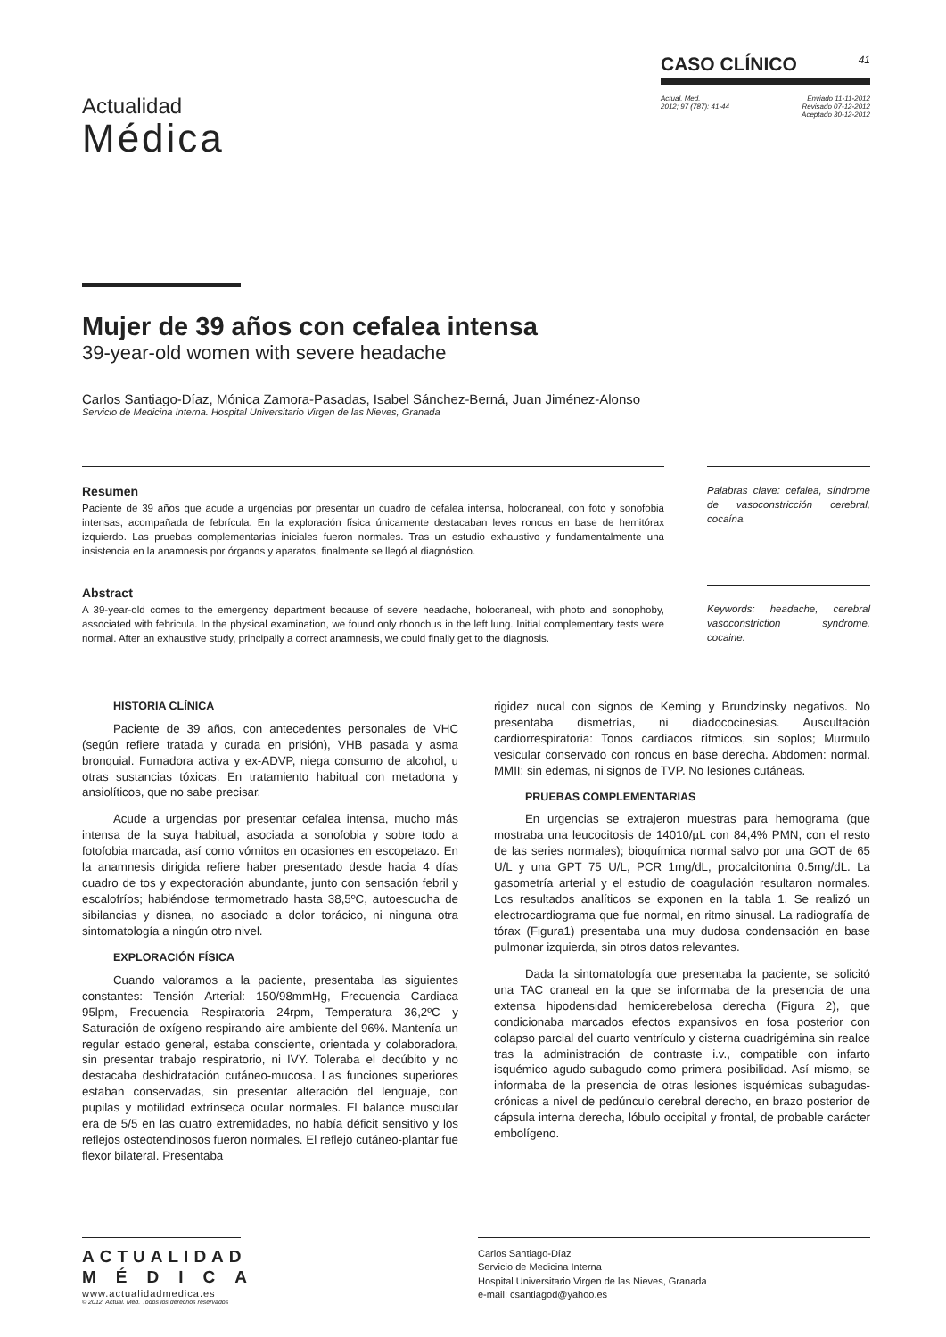Actualidad
Médica
CASO CLÍNICO 41
Actual. Med.
2012; 97 (787): 41-44
Enviado 11-11-2012
Revisado 07-12-2012
Aceptado 30-12-2012
Mujer de 39 años con cefalea intensa
39-year-old women with severe headache
Carlos Santiago-Díaz, Mónica Zamora-Pasadas, Isabel Sánchez-Berná, Juan Jiménez-Alonso
Servicio de Medicina Interna. Hospital Universitario Virgen de las Nieves, Granada
Resumen
Paciente de 39 años que acude a urgencias por presentar un cuadro de cefalea intensa, holocraneal, con foto y sonofobia intensas, acompañada de febrícula. En la exploración física únicamente destacaban leves roncus en base de hemitórax izquierdo. Las pruebas complementarias iniciales fueron normales. Tras un estudio exhaustivo y fundamentalmente una insistencia en la anamnesis por órganos y aparatos, finalmente se llegó al diagnóstico.
Palabras clave: cefalea, síndrome de vasoconstricción cerebral, cocaína.
Abstract
A 39-year-old comes to the emergency department because of severe headache, holocraneal, with photo and sonophoby, associated with febricula. In the physical examination, we found only rhonchus in the left lung. Initial complementary tests were normal. After an exhaustive study, principally a correct anamnesis, we could finally get to the diagnosis.
Keywords: headache, cerebral vasoconstriction syndrome, cocaine.
HISTORIA CLÍNICA
Paciente de 39 años, con antecedentes personales de VHC (según refiere tratada y curada en prisión), VHB pasada y asma bronquial. Fumadora activa y ex-ADVP, niega consumo de alcohol, u otras sustancias tóxicas. En tratamiento habitual con metadona y ansiolíticos, que no sabe precisar.
Acude a urgencias por presentar cefalea intensa, mucho más intensa de la suya habitual, asociada a sonofobia y sobre todo a fotofobia marcada, así como vómitos en ocasiones en escopetazo. En la anamnesis dirigida refiere haber presentado desde hacia 4 días cuadro de tos y expectoración abundante, junto con sensación febril y escalofríos; habiéndose termometrado hasta 38,5ºC, autoescucha de sibilancias y disnea, no asociado a dolor torácico, ni ninguna otra sintomatología a ningún otro nivel.
EXPLORACIÓN FÍSICA
Cuando valoramos a la paciente, presentaba las siguientes constantes: Tensión Arterial: 150/98mmHg, Frecuencia Cardiaca 95lpm, Frecuencia Respiratoria 24rpm, Temperatura 36,2ºC y Saturación de oxígeno respirando aire ambiente del 96%. Mantenía un regular estado general, estaba consciente, orientada y colaboradora, sin presentar trabajo respiratorio, ni IVY. Toleraba el decúbito y no destacaba deshidratación cutáneo-mucosa. Las funciones superiores estaban conservadas, sin presentar alteración del lenguaje, con pupilas y motilidad extrínseca ocular normales. El balance muscular era de 5/5 en las cuatro extremidades, no había déficit sensitivo y los reflejos osteotendinosos fueron normales. El reflejo cutáneo-plantar fue flexor bilateral. Presentaba
rigidez nucal con signos de Kerning y Brundzinsky negativos. No presentaba dismetrías, ni diadococinesias. Auscultación cardiorrespiratoria: Tonos cardiacos rítmicos, sin soplos; Murmulo vesicular conservado con roncus en base derecha. Abdomen: normal. MMII: sin edemas, ni signos de TVP. No lesiones cutáneas.
PRUEBAS COMPLEMENTARIAS
En urgencias se extrajeron muestras para hemograma (que mostraba una leucocitosis de 14010/µL con 84,4% PMN, con el resto de las series normales); bioquímica normal salvo por una GOT de 65 U/L y una GPT 75 U/L, PCR 1mg/dL, procalcitonina 0.5mg/dL. La gasometría arterial y el estudio de coagulación resultaron normales. Los resultados analíticos se exponen en la tabla 1. Se realizó un electrocardiograma que fue normal, en ritmo sinusal. La radiografía de tórax (Figura1) presentaba una muy dudosa condensación en base pulmonar izquierda, sin otros datos relevantes.
Dada la sintomatología que presentaba la paciente, se solicitó una TAC craneal en la que se informaba de la presencia de una extensa hipodensidad hemicerebelosa derecha (Figura 2), que condicionaba marcados efectos expansivos en fosa posterior con colapso parcial del cuarto ventrículo y cisterna cuadrigémina sin realce tras la administración de contraste i.v., compatible con infarto isquémico agudo-subagudo como primera posibilidad. Así mismo, se informaba de la presencia de otras lesiones isquémicas subagudas-crónicas a nivel de pedúnculo cerebral derecho, en brazo posterior de cápsula interna derecha, lóbulo occipital y frontal, de probable carácter embolígeno.
ACTUALIDAD
MÉDICA
www.actualidadmedica.es
© 2012. Actual. Med. Todos los derechos reservados
Carlos Santiago-Díaz
Servicio de Medicina Interna
Hospital Universitario Virgen de las Nieves, Granada
e-mail: csantiagod@yahoo.es